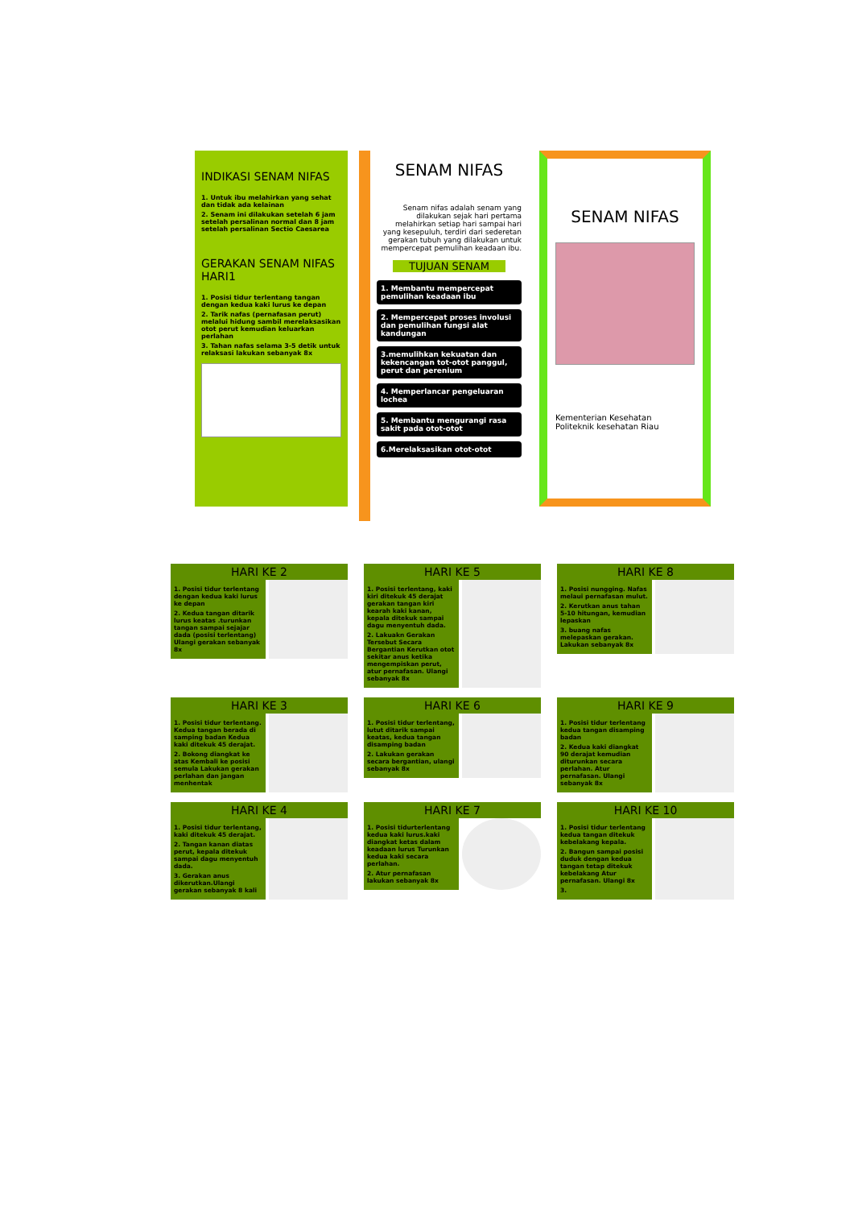INDIKASI SENAM NIFAS
1. Untuk ibu melahirkan yang sehat dan tidak ada kelainan
2. Senam ini dilakukan setelah 6 jam setelah persalinan normal dan 8 jam setelah persalinan Sectio Caesarea
GERAKAN SENAM NIFAS HARI1
1. Posisi tidur terlentang tangan dengan kedua kaki lurus ke depan
2. Tarik nafas (pernafasan perut) melalui hidung sambil merelaksasikan otot perut kemudian keluarkan perlahan
3. Tahan nafas selama 3-5 detik untuk relaksasi lakukan sebanyak 8x
SENAM NIFAS
Senam nifas adalah senam yang dilakukan sejak hari pertama melahirkan setiap hari sampai hari yang kesepuluh, terdiri dari sederetan gerakan tubuh yang dilakukan untuk mempercepat pemulihan keadaan ibu.
TUJUAN SENAM
1. Membantu mempercepat pemulihan keadaan ibu
2. Mempercepat proses involusi dan pemulihan fungsi alat kandungan
3.memulihkan kekuatan dan kekencangan tot-otot panggul, perut dan perenium
4. Memperlancar pengeluaran lochea
5. Membantu mengurangi rasa sakit pada otot-otot
6.Merelaksasikan otot-otot
SENAM NIFAS
Kementerian Kesehatan
Politeknik kesehatan Riau
HARI KE 2
1. Posisi tidur terlentang dengan kedua kaki lurus ke depan
2. Kedua tangan ditarik lurus keatas .turunkan tangan sampai sejajar dada (posisi terlentang) Ulangi gerakan sebanyak 8x
HARI KE 5
1. Posisi terlentang, kaki kiri ditekuk 45 derajat gerakan tangan kiri kearah kaki kanan, kepala ditekuk sampai dagu menyentuh dada.
2. Lakuakn Gerakan Tersebut Secara Bergantian Kerutkan otot sekitar anus ketika mengempiskan perut, atur pernafasan. Ulangi sebanyak 8x
HARI KE 8
1. Posisi nungging. Nafas melaui pernafasan mulut.
2. Kerutkan anus tahan 5-10 hitungan, kemudian lepaskan
3. buang nafas melepaskan gerakan. Lakukan sebanyak 8x
HARI KE 3
1. Posisi tidur terlentang. Kedua tangan berada di samping badan Kedua kaki ditekuk 45 derajat.
2. Bokong diangkat ke atas Kembali ke posisi semula Lakukan gerakan perlahan dan jangan menhentak
HARI KE 6
1. Posisi tidur terlentang, lutut ditarik sampai keatas, kedua tangan disamping badan
2. Lakukan gerakan secara bergantian, ulangi sebanyak 8x
HARI KE 9
1. Posisi tidur terlentang kedua tangan disamping badan
2. Kedua kaki diangkat 90 derajat kemudian diturunkan secara perlahan. Atur pernafasan. Ulangi sebanyak 8x
HARI KE 4
1. Posisi tidur terlentang, kaki ditekuk 45 derajat.
2. Tangan kanan diatas perut, kepala ditekuk sampai dagu menyentuh dada.
3. Gerakan anus dikerutkan.Ulangi gerakan sebanyak 8 kali
HARI KE 7
1. Posisi tidurterlentang kedua kaki lurus.kaki diangkat ketas dalam keadaan lurus Turunkan kedua kaki secara perlahan.
2. Atur pernafasan lakukan sebanyak 8x
HARI KE 10
1. Posisi tidur terlentang kedua tangan ditekuk kebelakang kepala.
2. Bangun sampai posisi duduk dengan kedua tangan tetap ditekuk kebelakang Atur pernafasan. Ulangi 8x
3.